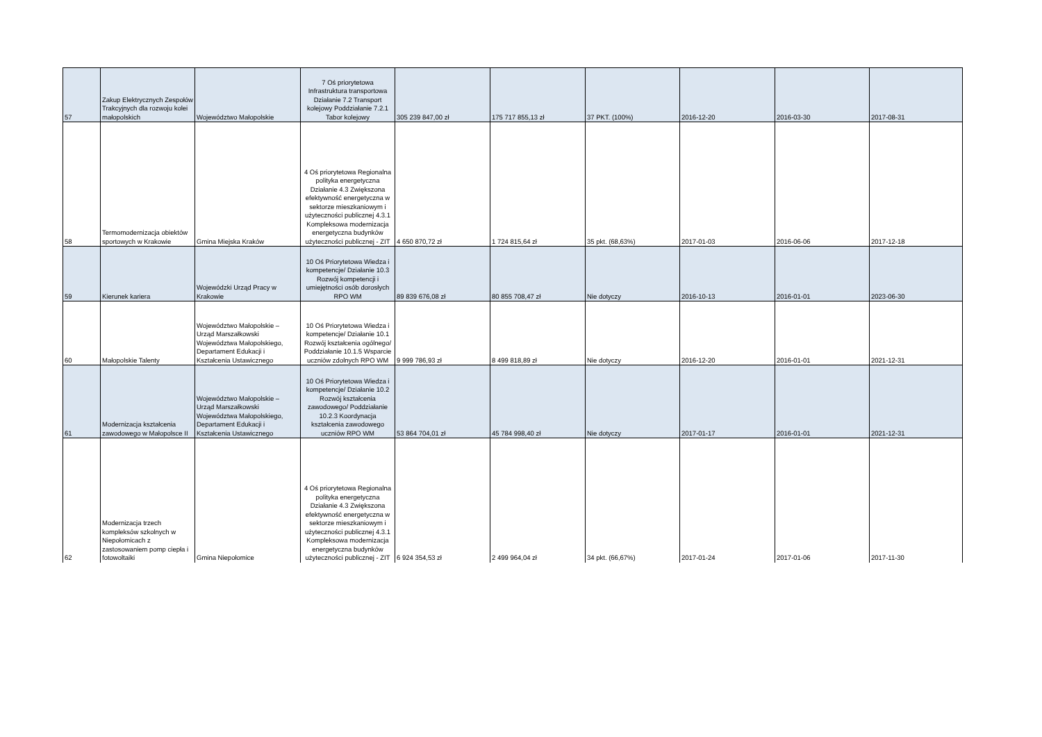| 57 | Zakup Elektrycznych Zespołów Trakcyjnych dla rozwoju kolei małopolskich | Województwo Małopolskie | 7 Oś priorytetowa Infrastruktura transportowa Działanie 7.2 Transport kolejowy Poddziałanie 7.2.1 Tabor kolejowy | 305 239 847,00 zł | 175 717 855,13 zł | 37 PKT. (100%) | 2016-12-20 | 2016-03-30 | 2017-08-31 |
| 58 | Termomodernizacja obiektów sportowych w Krakowie | Gmina Miejska Kraków | 4 Oś priorytetowa Regionalna polityka energetyczna Działanie 4.3 Zwiększona efektywność energetyczna w sektorze mieszkaniowym i użyteczności publicznej 4.3.1 Kompleksowa modernizacja energetyczna budynków użyteczności publicznej - ZIT | 4 650 870,72 zł | 1 724 815,64 zł | 35 pkt. (68,63%) | 2017-01-03 | 2016-06-06 | 2017-12-18 |
| 59 | Kierunek kariera | Wojewódzki Urząd Pracy w Krakowie | 10 Oś Priorytetowa Wiedza i kompetencje/ Działanie 10.3 Rozwój kompetencji i umiejętności osób dorosłych RPO WM | 89 839 676,08 zł | 80 855 708,47 zł | Nie dotyczy | 2016-10-13 | 2016-01-01 | 2023-06-30 |
| 60 | Małopolskie Talenty | Województwo Małopolskie – Urząd Marszałkowski Województwa Małopolskiego, Departament Edukacji i Kształcenia Ustawicznego | 10 Oś Priorytetowa Wiedza i kompetencje/ Działanie 10.1 Rozwój kształcenia ogólnego/ Poddziałanie 10.1.5 Wsparcie uczniów zdolnych RPO WM | 9 999 786,93 zł | 8 499 818,89 zł | Nie dotyczy | 2016-12-20 | 2016-01-01 | 2021-12-31 |
| 61 | Modernizacja kształcenia zawodowego w Małopolsce II | Województwo Małopolskie – Urząd Marszałkowski Województwa Małopolskiego, Departament Edukacji i Kształcenia Ustawicznego | 10 Oś Priorytetowa Wiedza i kompetencje/ Działanie 10.2 Rozwój kształcenia zawodowego/ Poddziałanie 10.2.3 Koordynacja kształcenia zawodowego uczniów RPO WM | 53 864 704,01 zł | 45 784 998,40 zł | Nie dotyczy | 2017-01-17 | 2016-01-01 | 2021-12-31 |
| 62 | Modernizacja trzech kompleksów szkolnych w Niepołomicach z zastosowaniem pomp ciepła i fotowoltaiki | Gmina Niepołomice | 4 Oś priorytetowa Regionalna polityka energetyczna Działanie 4.3 Zwiększona efektywność energetyczna w sektorze mieszkaniowym i użyteczności publicznej 4.3.1 Kompleksowa modernizacja energetyczna budynków użyteczności publicznej - ZIT | 6 924 354,53 zł | 2 499 964,04 zł | 34 pkt. (66,67%) | 2017-01-24 | 2017-01-06 | 2017-11-30 |